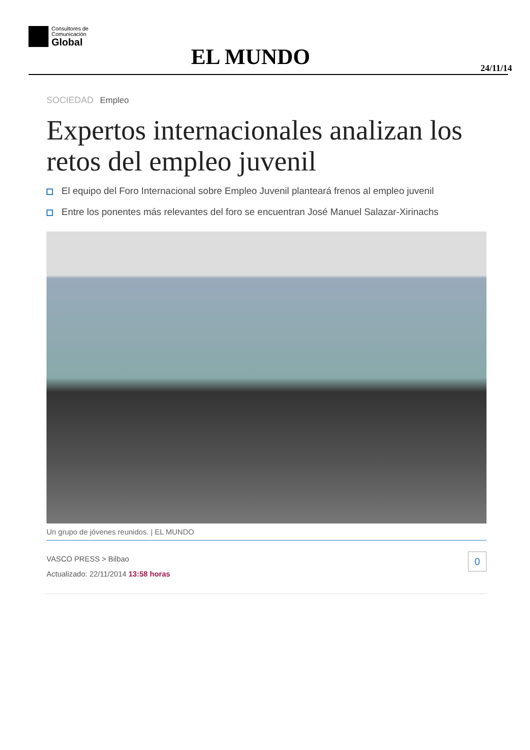Consultores de
Comunicación
Global
EL MUNDO 24/11/14
SOCIEDAD Empleo
Expertos internacionales analizan los retos del empleo juvenil
El equipo del Foro Internacional sobre Empleo Juvenil planteará frenos al empleo juvenil
Entre los ponentes más relevantes del foro se encuentran José Manuel Salazar-Xirinachs
Un grupo de jóvenes reunidos. | EL MUNDO
0 VASCO PRESS > Bilbao
Actualizado: 22/11/2014 13:58 horas